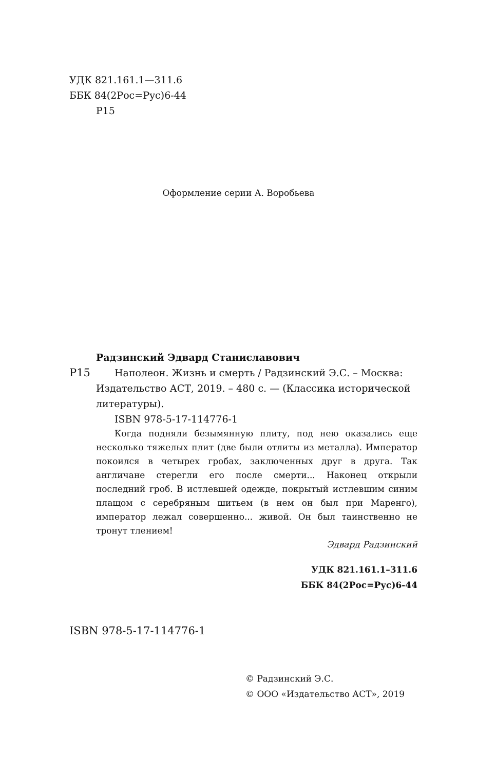УДК 821.161.1—311.6
ББК 84(2Рос=Рус)6-44
Р15
Оформление серии А. Воробьевa
Радзинский Эдвард Станиславович
Р15 Наполеон. Жизнь и смерть / Радзинский Э.С. – Москва:
Издательство АСТ, 2019. – 480 с. — (Классика исторической литературы).
ISBN 978-5-17-114776-1
Когда подняли безымянную плиту, под нею оказались еще несколько тяжелых плит (две были отлиты из металла). Император покоился в четырех гробах, заключенных друг в друга. Так англичане стерегли его после смерти... Наконец открыли последний гроб. В истлевшей одежде, покрытый истлевшим синим плащом с серебряным шитьем (в нем он был при Маренго), император лежал совершенно... живой. Он был таинственно не тронут тлением!
Эдвард Радзинский
УДК 821.161.1–311.6
ББК 84(2Рос=Рус)6-44
ISBN 978-5-17-114776-1
© Радзинский Э.С.
© ООО «Издательство АСТ», 2019